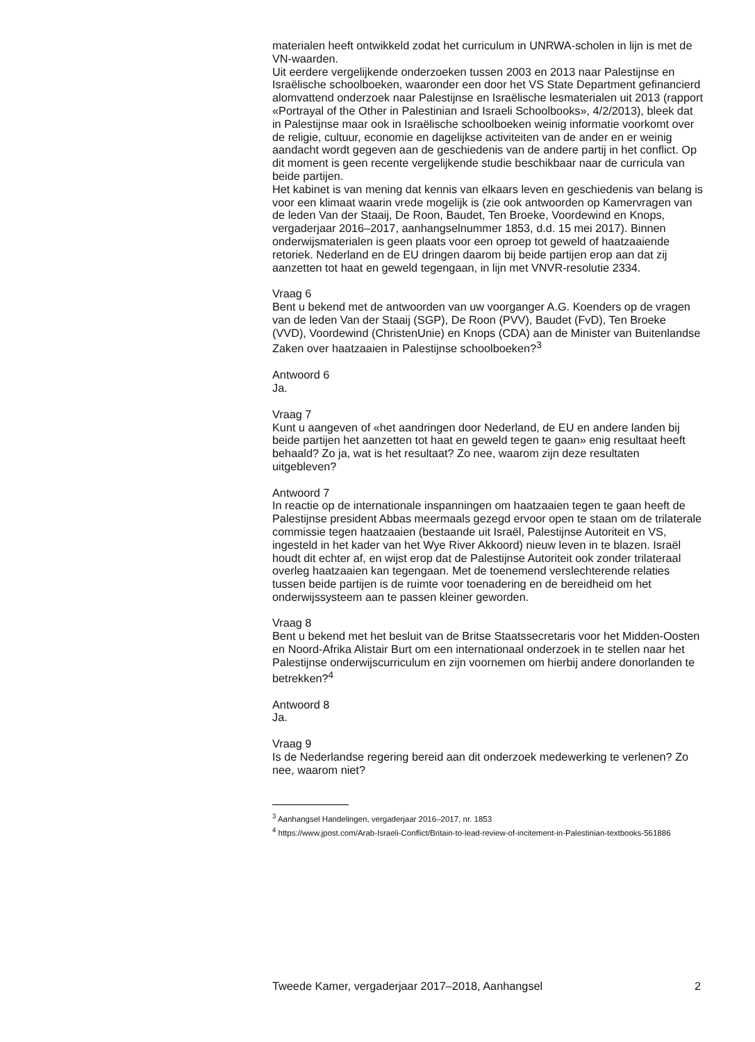materialen heeft ontwikkeld zodat het curriculum in UNRWA-scholen in lijn is met de VN-waarden.
Uit eerdere vergelijkende onderzoeken tussen 2003 en 2013 naar Palestijnse en Israëlische schoolboeken, waaronder een door het VS State Department gefinancierd alomvattend onderzoek naar Palestijnse en Israëlische lesmaterialen uit 2013 (rapport «Portrayal of the Other in Palestinian and Israeli Schoolbooks», 4/2/2013), bleek dat in Palestijnse maar ook in Israëlische schoolboeken weinig informatie voorkomt over de religie, cultuur, economie en dagelijkse activiteiten van de ander en er weinig aandacht wordt gegeven aan de geschiedenis van de andere partij in het conflict. Op dit moment is geen recente vergelijkende studie beschikbaar naar de curricula van beide partijen.
Het kabinet is van mening dat kennis van elkaars leven en geschiedenis van belang is voor een klimaat waarin vrede mogelijk is (zie ook antwoorden op Kamervragen van de leden Van der Staaij, De Roon, Baudet, Ten Broeke, Voordewind en Knops, vergaderjaar 2016–2017, aanhangselnummer 1853, d.d. 15 mei 2017). Binnen onderwijsmaterialen is geen plaats voor een oproep tot geweld of haatzaaiende retoriek. Nederland en de EU dringen daarom bij beide partijen erop aan dat zij aanzetten tot haat en geweld tegengaan, in lijn met VNVR-resolutie 2334.
Vraag 6
Bent u bekend met de antwoorden van uw voorganger A.G. Koenders op de vragen van de leden Van der Staaij (SGP), De Roon (PVV), Baudet (FvD), Ten Broeke (VVD), Voordewind (ChristenUnie) en Knops (CDA) aan de Minister van Buitenlandse Zaken over haatzaaien in Palestijnse schoolboeken?<sup>3</sup>
Antwoord 6
Ja.
Vraag 7
Kunt u aangeven of «het aandringen door Nederland, de EU en andere landen bij beide partijen het aanzetten tot haat en geweld tegen te gaan» enig resultaat heeft behaald? Zo ja, wat is het resultaat? Zo nee, waarom zijn deze resultaten uitgebleven?
Antwoord 7
In reactie op de internationale inspanningen om haatzaaien tegen te gaan heeft de Palestijnse president Abbas meermaals gezegd ervoor open te staan om de trilaterale commissie tegen haatzaaien (bestaande uit Israël, Palestijnse Autoriteit en VS, ingesteld in het kader van het Wye River Akkoord) nieuw leven in te blazen. Israël houdt dit echter af, en wijst erop dat de Palestijnse Autoriteit ook zonder trilateraal overleg haatzaaien kan tegengaan. Met de toenemend verslechterende relaties tussen beide partijen is de ruimte voor toenadering en de bereidheid om het onderwijssysteem aan te passen kleiner geworden.
Vraag 8
Bent u bekend met het besluit van de Britse Staatssecretaris voor het Midden-Oosten en Noord-Afrika Alistair Burt om een internationaal onderzoek in te stellen naar het Palestijnse onderwijscurriculum en zijn voornemen om hierbij andere donorlanden te betrekken?<sup>4</sup>
Antwoord 8
Ja.
Vraag 9
Is de Nederlandse regering bereid aan dit onderzoek medewerking te verlenen? Zo nee, waarom niet?
<sup>3</sup> Aanhangsel Handelingen, vergaderjaar 2016–2017, nr. 1853
<sup>4</sup> https://www.jpost.com/Arab-Israeli-Conflict/Britain-to-lead-review-of-incitement-in-Palestinian-textbooks-561886
Tweede Kamer, vergaderjaar 2017–2018, Aanhangsel 2